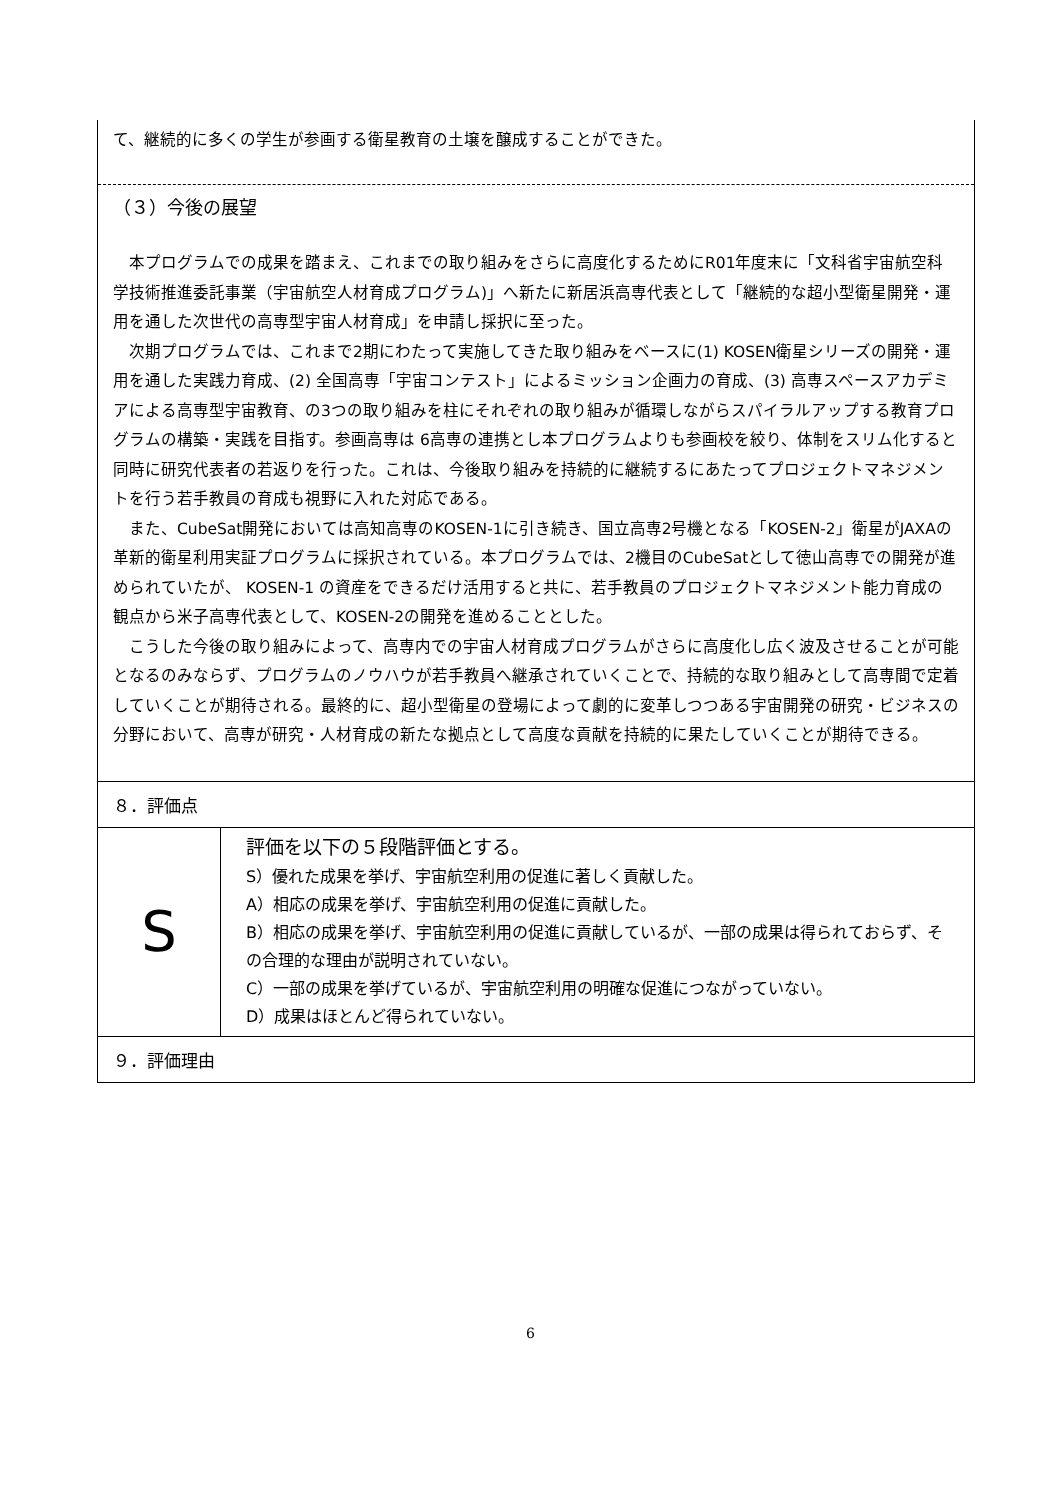て、継続的に多くの学生が参画する衛星教育の土壌を醸成することができた。
（３）今後の展望
　本プログラムでの成果を踏まえ、これまでの取り組みをさらに高度化するためにR01年度末に「文科省宇宙航空科学技術推進委託事業（宇宙航空人材育成プログラム)」へ新たに新居浜高専代表として「継続的な超小型衛星開発・運用を通した次世代の高専型宇宙人材育成」を申請し採択に至った。
　次期プログラムでは、これまで2期にわたって実施してきた取り組みをベースに(1) KOSEN衛星シリーズの開発・運用を通した実践力育成、(2) 全国高専「宇宙コンテスト」によるミッション企画力の育成、(3) 高専スペースアカデミアによる高専型宇宙教育、の3つの取り組みを柱にそれぞれの取り組みが循環しながらスパイラルアップする教育プログラムの構築・実践を目指す。参画高専は 6高専の連携とし本プログラムよりも参画校を絞り、体制をスリム化すると同時に研究代表者の若返りを行った。これは、今後取り組みを持続的に継続するにあたってプロジェクトマネジメントを行う若手教員の育成も視野に入れた対応である。
　また、CubeSat開発においては高知高専のKOSEN-1に引き続き、国立高専2号機となる「KOSEN-2」衛星がJAXAの革新的衛星利用実証プログラムに採択されている。本プログラムでは、2機目のCubeSatとして徳山高専での開発が進められていたが、 KOSEN-1 の資産をできるだけ活用すると共に、若手教員のプロジェクトマネジメント能力育成の観点から米子高専代表として、KOSEN-2の開発を進めることとした。
　こうした今後の取り組みによって、高専内での宇宙人材育成プログラムがさらに高度化し広く波及させることが可能となるのみならず、プログラムのノウハウが若手教員へ継承されていくことで、持続的な取り組みとして高専間で定着していくことが期待される。最終的に、超小型衛星の登場によって劇的に変革しつつある宇宙開発の研究・ビジネスの分野において、高専が研究・人材育成の新たな拠点として高度な貢献を持続的に果たしていくことが期待できる。
| ８．評価点 | |
| S | 評価を以下の５段階評価とする。 S）優れた成果を挙げ、宇宙航空利用の促進に著しく貢献した。 A）相応の成果を挙げ、宇宙航空利用の促進に貢献した。 B）相応の成果を挙げ、宇宙航空利用の促進に貢献しているが、一部の成果は得られておらず、その合理的な理由が説明されていない。 C）一部の成果を挙げているが、宇宙航空利用の明確な促進につながっていない。 D）成果はほとんど得られていない。 |
| ９．評価理由 | |
6